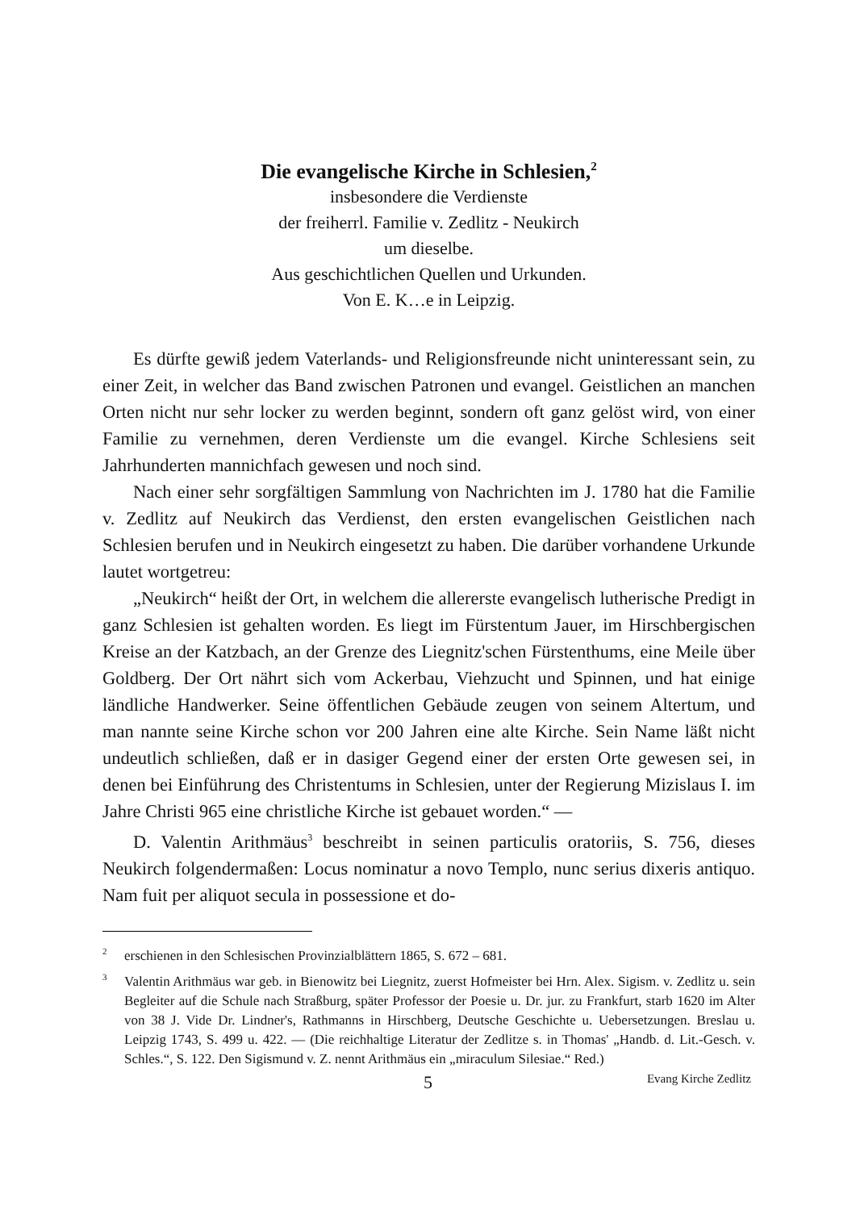Die evangelische Kirche in Schlesien,<sup>2</sup>
insbesondere die Verdienste
der freiherrl. Familie v. Zedlitz - Neukirch
um dieselbe.
Aus geschichtlichen Quellen und Urkunden.
Von E. K…e in Leipzig.
Es dürfte gewiß jedem Vaterlands- und Religionsfreunde nicht uninteressant sein, zu einer Zeit, in welcher das Band zwischen Patronen und evangel. Geistlichen an manchen Orten nicht nur sehr locker zu werden beginnt, sondern oft ganz gelöst wird, von einer Familie zu vernehmen, deren Verdienste um die evangel. Kirche Schlesiens seit Jahrhunderten mannichfach gewesen und noch sind.
Nach einer sehr sorgfältigen Sammlung von Nachrichten im J. 1780 hat die Familie v. Zedlitz auf Neukirch das Verdienst, den ersten evangelischen Geistlichen nach Schlesien berufen und in Neukirch eingesetzt zu haben. Die darüber vorhandene Urkunde lautet wortgetreu:
„Neukirch“ heißt der Ort, in welchem die allererste evangelisch lutherische Predigt in ganz Schlesien ist gehalten worden. Es liegt im Fürstentum Jauer, im Hirschbergischen Kreise an der Katzbach, an der Grenze des Liegnitz'schen Fürstenthums, eine Meile über Goldberg. Der Ort nährt sich vom Ackerbau, Viehzucht und Spinnen, und hat einige ländliche Handwerker. Seine öffentlichen Gebäude zeugen von seinem Altertum, und man nannte seine Kirche schon vor 200 Jahren eine alte Kirche. Sein Name läßt nicht undeutlich schließen, daß er in dasiger Gegend einer der ersten Orte gewesen sei, in denen bei Einführung des Christentums in Schlesien, unter der Regierung Mizislaus I. im Jahre Christi 965 eine christliche Kirche ist gebauet worden.“ —
D. Valentin Arithmäus<sup>3</sup> beschreibt in seinen particulis oratoriis, S. 756, dieses Neukirch folgendermaßen: Locus nominatur a novo Templo, nunc serius dixeris antiquo. Nam fuit per aliquot secula in possessione et do-
<sup>2</sup> erschienen in den Schlesischen Provinzialblättern 1865, S. 672 – 681.
<sup>3</sup> Valentin Arithmäus war geb. in Bienowitz bei Liegnitz, zuerst Hofmeister bei Hrn. Alex. Sigism. v. Zedlitz u. sein Begleiter auf die Schule nach Straßburg, später Professor der Poesie u. Dr. jur. zu Frankfurt, starb 1620 im Alter von 38 J. Vide Dr. Lindner's, Rathmanns in Hirschberg, Deutsche Geschichte u. Uebersetzungen. Breslau u. Leipzig 1743, S. 499 u. 422. — (Die reichhaltige Literatur der Zedlitze s. in Thomas' „Handb. d. Lit.-Gesch. v. Schles.“, S. 122. Den Sigismund v. Z. nennt Arithmäus ein „miraculum Silesiae.“ Red.)
5 Evang Kirche Zedlitz